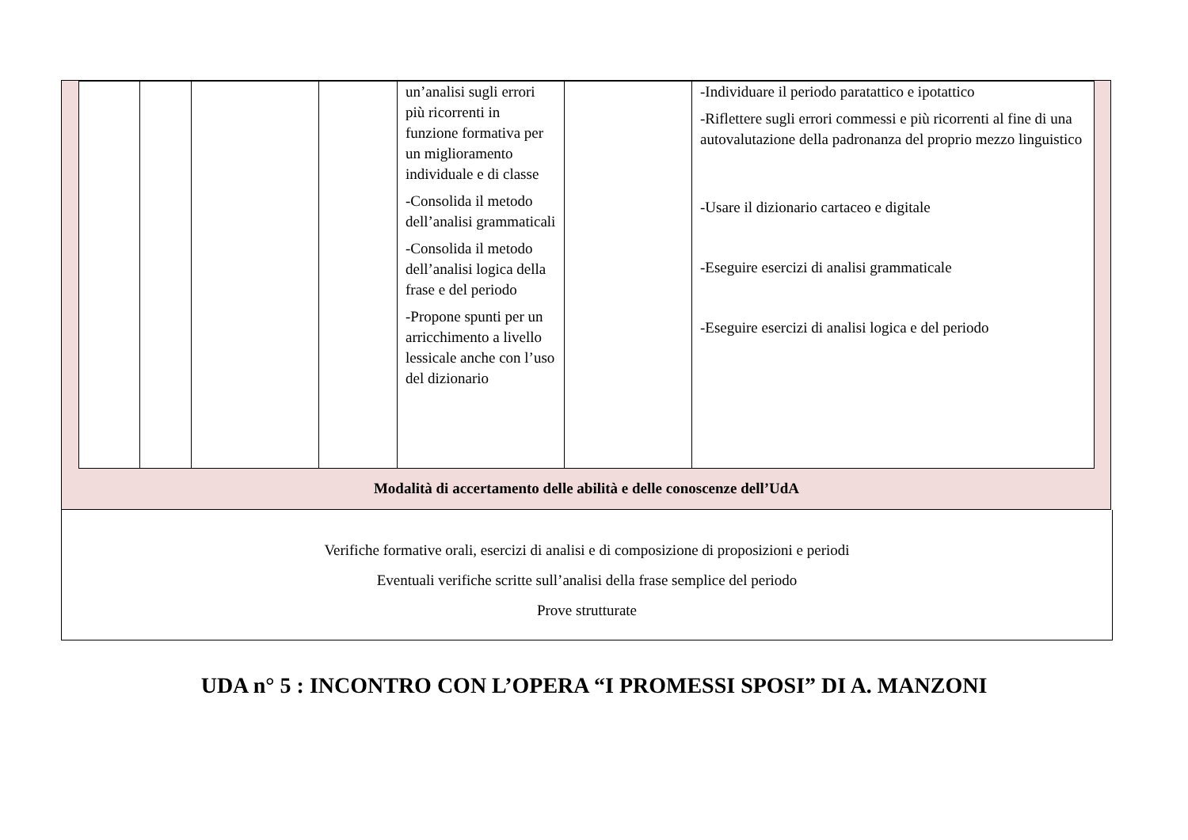| | | | | un’analisi sugli errori più ricorrenti in funzione formativa per un miglioramento individuale e di classe -Consolida il metodo dell’analisi grammaticali -Consolida il metodo dell’analisi logica della frase e del periodo -Propone spunti per un arricchimento a livello lessicale anche con l’uso del dizionario | | -Individuare il periodo paratattico e ipotattico -Riflettere sugli errori commessi e più ricorrenti al fine di una autovalutazione della padronanza del proprio mezzo linguistico -Usare il dizionario cartaceo e digitale -Eseguire esercizi di analisi grammaticale -Eseguire esercizi di analisi logica e del periodo |
Modalità di accertamento delle abilità e delle conoscenze dell’UdA
Verifiche formative orali, esercizi di analisi e di composizione di proposizioni e periodi
Eventuali verifiche scritte sull’analisi della frase semplice del periodo
Prove strutturate
UDA n° 5 : INCONTRO CON L’OPERA “I PROMESSI SPOSI” DI A. MANZONI